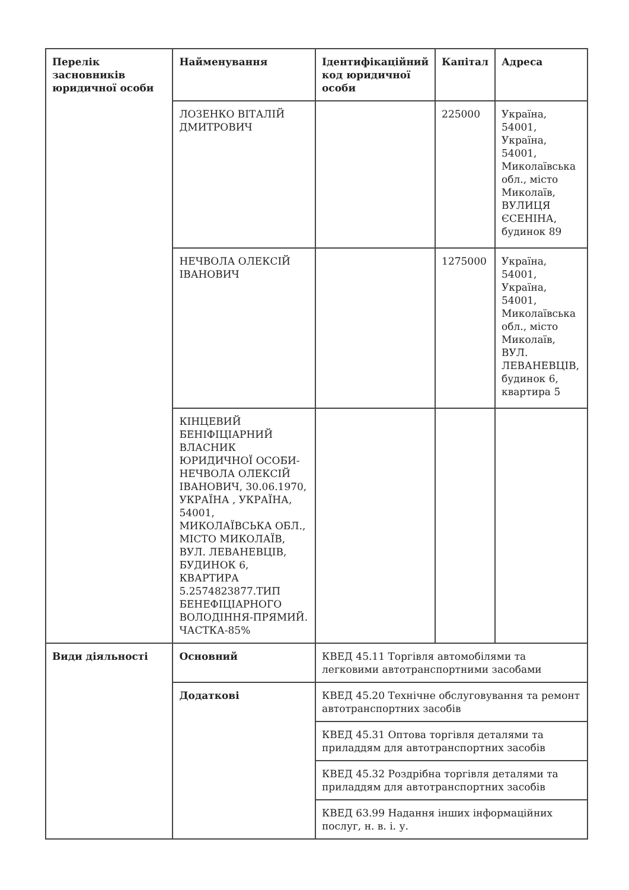| Перелік засновників юридичної особи | Найменування | Ідентифікаційний код юридичної особи | Капітал | Адреса |
| --- | --- | --- | --- | --- |
| | ЛОЗЕНКО ВІТАЛІЙ ДМИТРОВИЧ | | 225000 | Україна, 54001, Україна, 54001, Миколаївська обл., місто Миколаїв, ВУЛИЦЯ ЄСЕНІНА, будинок 89 |
| | НЕЧВОЛА ОЛЕКСІЙ ІВАНОВИЧ | | 1275000 | Україна, 54001, Україна, 54001, Миколаївська обл., місто Миколаїв, ВУЛ. ЛЕВАНЕВЦІВ, будинок 6, квартира 5 |
| | КІНЦЕВИЙ БЕНІФІЦІАРНИЙ ВЛАСНИК ЮРИДИЧНОЇ ОСОБИ-НЕЧВОЛА ОЛЕКСІЙ ІВАНОВИЧ, 30.06.1970, УКРАЇНА , УКРАЇНА, 54001, МИКОЛАЇВСЬКА ОБЛ., МІСТО МИКОЛАЇВ, ВУЛ. ЛЕВАНЕВЦІВ, БУДИНОК 6, КВАРТИРА 5.2574823877.ТИП БЕНЕФІЦІАРНОГО ВОЛОДІННЯ-ПРЯМИЙ. ЧАСТКА-85% | | | |
| Види діяльності | Основний | КВЕД 45.11 Торгівля автомобілями та легковими автотранспортними засобами | | |
| | Додаткові | КВЕД 45.20 Технічне обслуговування та ремонт автотранспортних засобів | | |
| | | КВЕД 45.31 Оптова торгівля деталями та приладдям для автотранспортних засобів | | |
| | | КВЕД 45.32 Роздрібна торгівля деталями та приладдям для автотранспортних засобів | | |
| | | КВЕД 63.99 Надання інших інформаційних послуг, н. в. і. у. | | |